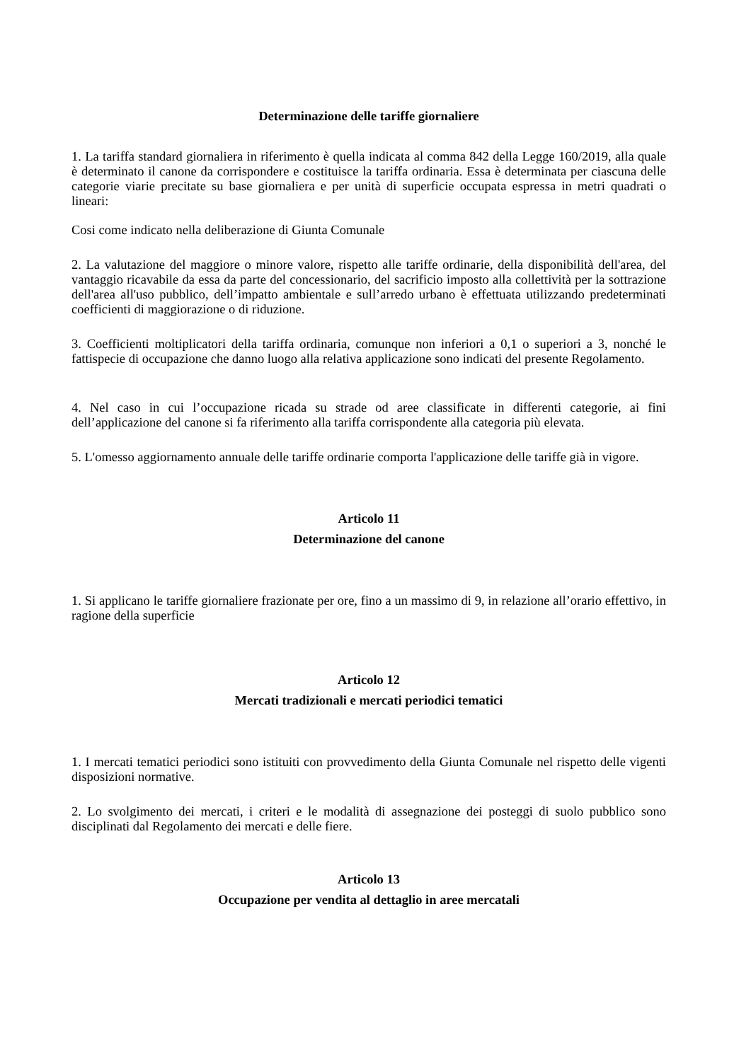Determinazione delle tariffe giornaliere
1. La tariffa standard giornaliera in riferimento è quella indicata al comma 842 della Legge 160/2019, alla quale è determinato il canone da corrispondere e costituisce la tariffa ordinaria. Essa è determinata per ciascuna delle categorie viarie precitate su base giornaliera e per unità di superficie occupata espressa in metri quadrati o lineari:
Cosi come indicato nella deliberazione di Giunta Comunale
2. La valutazione del maggiore o minore valore, rispetto alle tariffe ordinarie, della disponibilità dell'area, del vantaggio ricavabile da essa da parte del concessionario, del sacrificio imposto alla collettività per la sottrazione dell'area all'uso pubblico, dell’impatto ambientale e sull’arredo urbano è effettuata utilizzando predeterminati coefficienti di maggiorazione o di riduzione.
3. Coefficienti moltiplicatori della tariffa ordinaria, comunque non inferiori a 0,1 o superiori a 3, nonché le fattispecie di occupazione che danno luogo alla relativa applicazione sono indicati del presente Regolamento.
4. Nel caso in cui l’occupazione ricada su strade od aree classificate in differenti categorie, ai fini dell’applicazione del canone si fa riferimento alla tariffa corrispondente alla categoria più elevata.
5. L'omesso aggiornamento annuale delle tariffe ordinarie comporta l'applicazione delle tariffe già in vigore.
Articolo 11
Determinazione del canone
1. Si applicano le tariffe giornaliere frazionate per ore, fino a un massimo di 9, in relazione all’orario effettivo, in ragione della superficie
Articolo 12
Mercati tradizionali e mercati periodici tematici
1. I mercati tematici periodici sono istituiti con provvedimento della Giunta Comunale nel rispetto delle vigenti disposizioni normative.
2. Lo svolgimento dei mercati, i criteri e le modalità di assegnazione dei posteggi di suolo pubblico sono disciplinati dal Regolamento dei mercati e delle fiere.
Articolo 13
Occupazione per vendita al dettaglio in aree mercatali